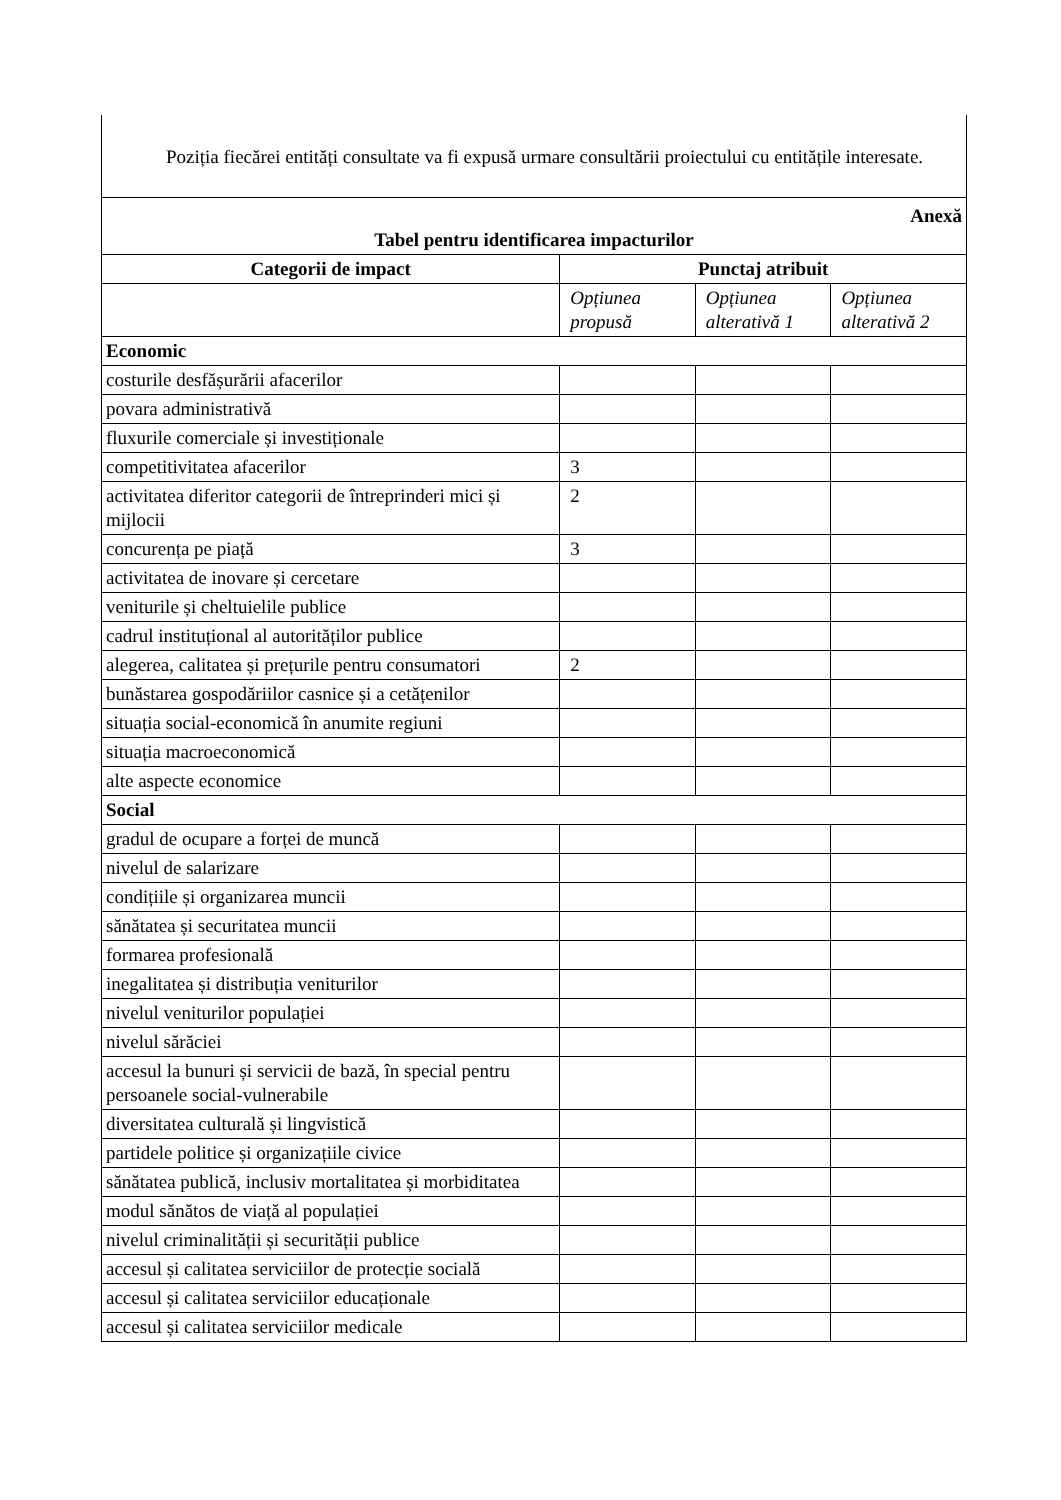Poziția fiecărei entități consultate va fi expusă urmare consultării proiectului cu entitățile interesate.
| Anexă Tabel pentru identificarea impacturilor | | | |
| Categorii de impact | Punctaj atribuit | | |
| | Opțiunea propusă | Opțiunea alterativă 1 | Opțiunea alterativă 2 |
| Economic | | | |
| costurile desfășurării afacerilor | | | |
| povara administrativă | | | |
| fluxurile comerciale și investiționale | | | |
| competitivitatea afacerilor | 3 | | |
| activitatea diferitor categorii de întreprinderi mici și mijlocii | 2 | | |
| concurența pe piață | 3 | | |
| activitatea de inovare și cercetare | | | |
| veniturile și cheltuielile publice | | | |
| cadrul instituțional al autorităților publice | | | |
| alegerea, calitatea și prețurile pentru consumatori | 2 | | |
| bunăstarea gospodăriilor casnice și a cetățenilor | | | |
| situația social-economică în anumite regiuni | | | |
| situația macroeconomică | | | |
| alte aspecte economice | | | |
| Social | | | |
| gradul de ocupare a forței de muncă | | | |
| nivelul de salarizare | | | |
| condițiile și organizarea muncii | | | |
| sănătatea și securitatea muncii | | | |
| formarea profesională | | | |
| inegalitatea și distribuția veniturilor | | | |
| nivelul veniturilor populației | | | |
| nivelul sărăciei | | | |
| accesul la bunuri și servicii de bază, în special pentru persoanele social-vulnerabile | | | |
| diversitatea culturală și lingvistică | | | |
| partidele politice și organizațiile civice | | | |
| sănătatea publică, inclusiv mortalitatea și morbiditatea | | | |
| modul sănătos de viață al populației | | | |
| nivelul criminalității și securității publice | | | |
| accesul și calitatea serviciilor de protecție socială | | | |
| accesul și calitatea serviciilor educaționale | | | |
| accesul și calitatea serviciilor medicale | | | |